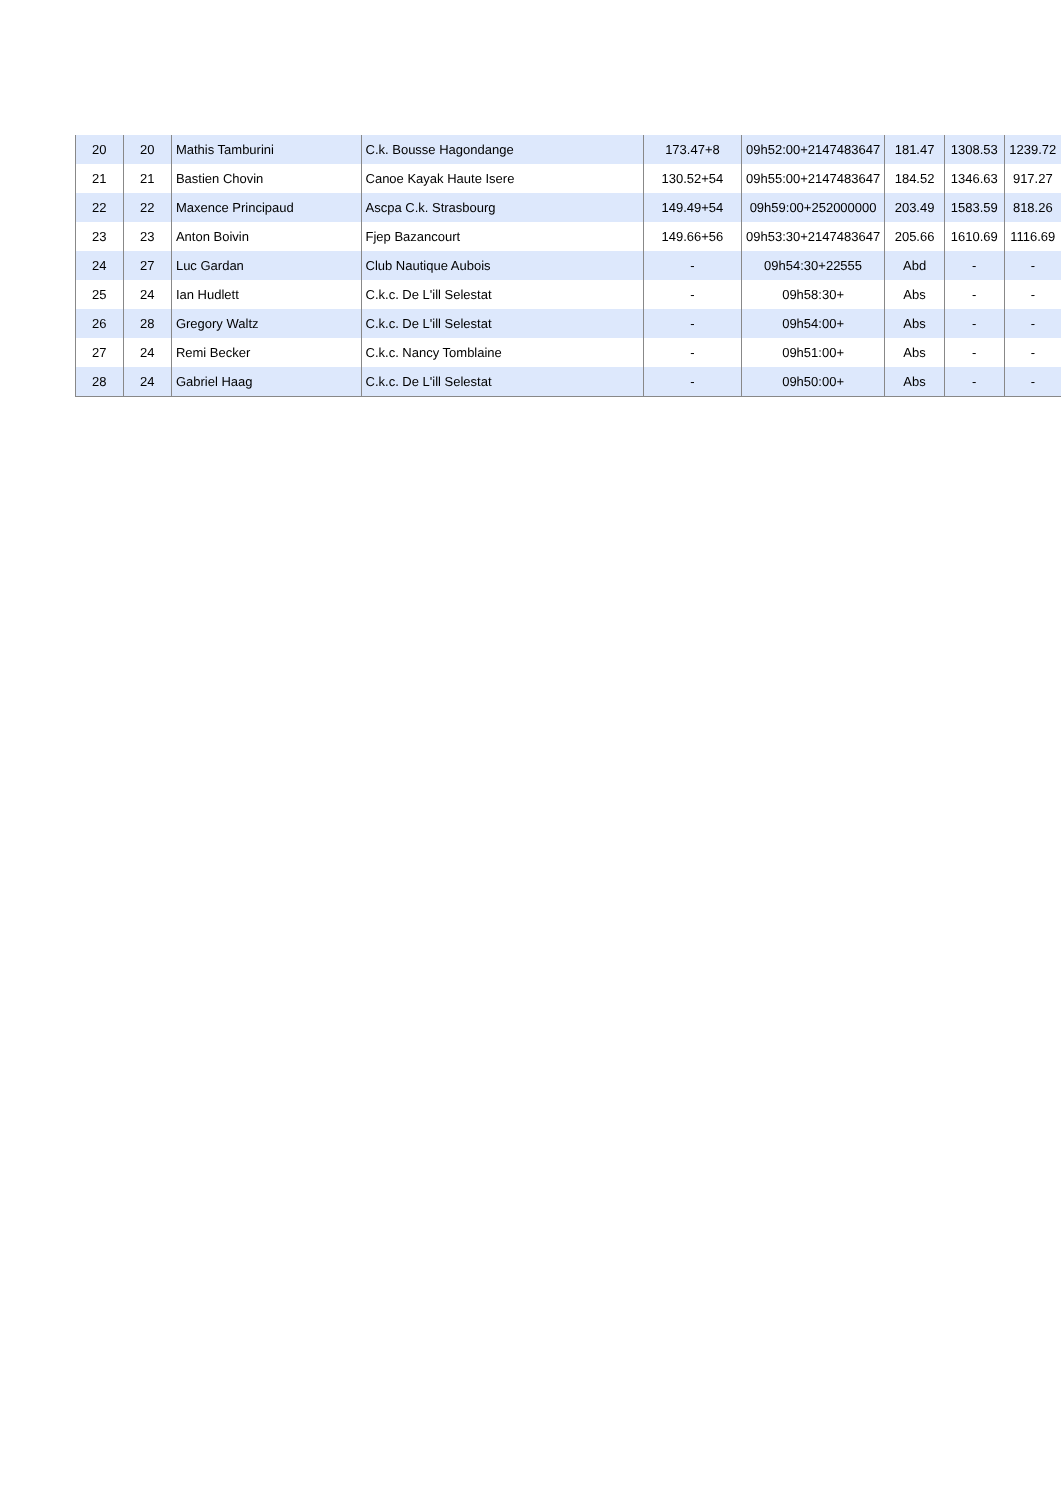| 20 | 20 | Mathis Tamburini | C.k. Bousse Hagondange | 173.47+8 | 09h52:00+2147483647 | 181.47 | 1308.53 | 1239.72 |
| 21 | 21 | Bastien Chovin | Canoe Kayak Haute Isere | 130.52+54 | 09h55:00+2147483647 | 184.52 | 1346.63 | 917.27 |
| 22 | 22 | Maxence Principaud | Ascpa C.k. Strasbourg | 149.49+54 | 09h59:00+252000000 | 203.49 | 1583.59 | 818.26 |
| 23 | 23 | Anton Boivin | Fjep Bazancourt | 149.66+56 | 09h53:30+2147483647 | 205.66 | 1610.69 | 1116.69 |
| 24 | 27 | Luc Gardan | Club Nautique Aubois | - | 09h54:30+22555 | Abd | - | - |
| 25 | 24 | Ian Hudlett | C.k.c. De L'ill Selestat | - | 09h58:30+ | Abs | - | - |
| 26 | 28 | Gregory Waltz | C.k.c. De L'ill Selestat | - | 09h54:00+ | Abs | - | - |
| 27 | 24 | Remi Becker | C.k.c. Nancy Tomblaine | - | 09h51:00+ | Abs | - | - |
| 28 | 24 | Gabriel Haag | C.k.c. De L'ill Selestat | - | 09h50:00+ | Abs | - | - |